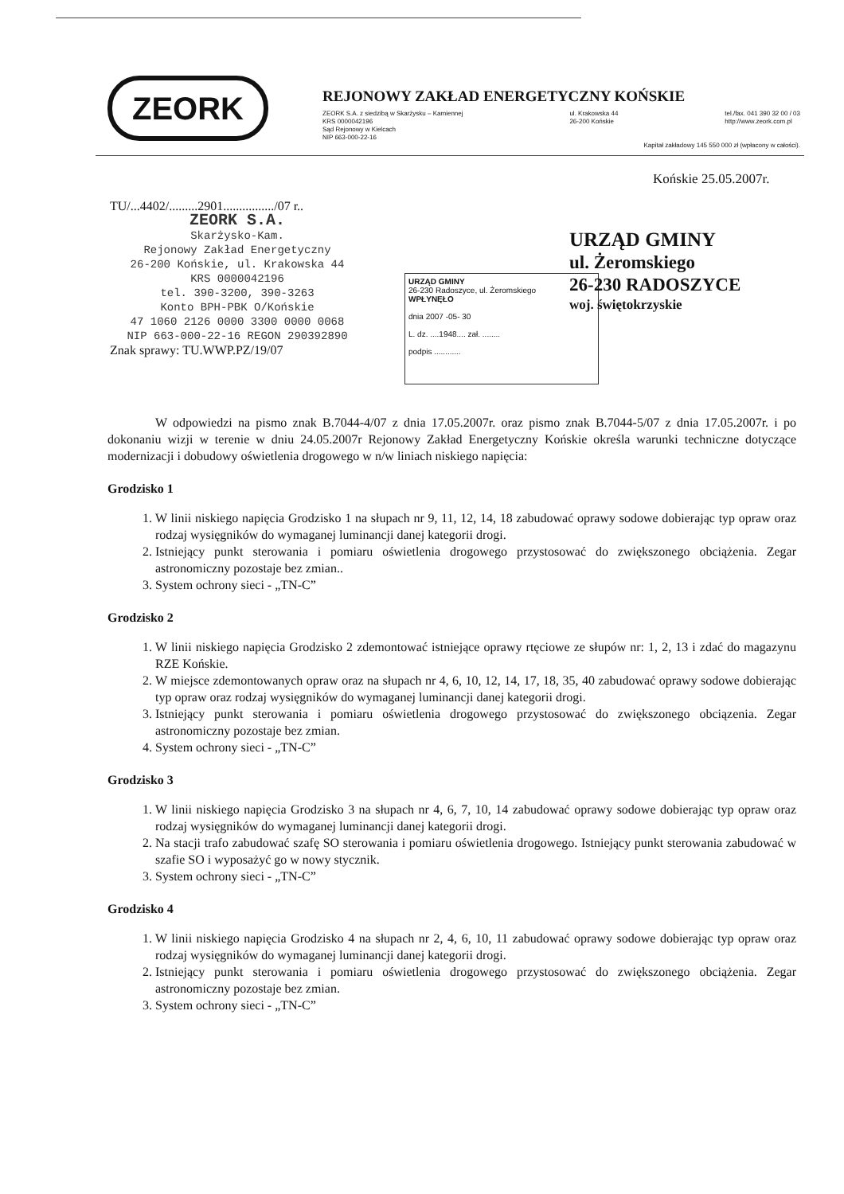ZEORK
REJONOWY ZAKŁAD ENERGETYCZNY KOŃSKIE
ZEORK S.A. z siedzibą w Skarżysku – Kamiennej
KRS 0000042196
Sąd Rejonowy w Kielcach
NIP 663-000-22-16
ul. Krakowska 44
26-200 Końskie
tel./fax. 041 390 32 00 / 03
http://www.zeork.com.pl
Kapitał zakładowy 145 550 000 zł (wpłacony w całości).
Końskie 25.05.2007r.
TU/...4402/.........2901................/07 r..
ZEORK S.A.
Skarżysko-Kam.
Rejonowy Zakład Energetyczny
26-200 Końskie, ul. Krakowska 44
KRS 0000042196
tel. 390-3200, 390-3263
Konto BPH-PBK O/Końskie
47 1060 2126 0000 3300 0000 0068
NIP 663-000-22-16 REGON 290392890
Znak sprawy: TU.WWP.PZ/19/07
URZĄD GMINY
26-230 Radoszyce, ul. Żeromskiego
WPŁYNĘŁO
dnia 2007 -05- 30
L. dz. ....1948.... zał. ........
podpis ............
URZĄD GMINY
ul. Żeromskiego
26-230 RADOSZYCE
woj. świętokrzyskie
W odpowiedzi na pismo znak B.7044-4/07 z dnia 17.05.2007r. oraz pismo znak B.7044-5/07 z dnia 17.05.2007r. i po dokonaniu wizji w terenie w dniu 24.05.2007r Rejonowy Zakład Energetyczny Końskie określa warunki techniczne dotyczące modernizacji i dobudowy oświetlenia drogowego w n/w liniach niskiego napięcia:
Grodzisko 1
1. W linii niskiego napięcia Grodzisko 1 na słupach nr 9, 11, 12, 14, 18 zabudować oprawy sodowe dobierając typ opraw oraz rodzaj wysięgników do wymaganej luminancji danej kategorii drogi.
2. Istniejący punkt sterowania i pomiaru oświetlenia drogowego przystosować do zwiększonego obciążenia. Zegar astronomiczny pozostaje bez zmian..
3. System ochrony sieci - „TN-C”
Grodzisko 2
1. W linii niskiego napięcia Grodzisko 2 zdemontować istniejące oprawy rtęciowe ze słupów nr: 1, 2, 13 i zdać do magazynu RZE Końskie.
2. W miejsce zdemontowanych opraw oraz na słupach nr 4, 6, 10, 12, 14, 17, 18, 35, 40 zabudować oprawy sodowe dobierając typ opraw oraz rodzaj wysięgników do wymaganej luminancji danej kategorii drogi.
3. Istniejący punkt sterowania i pomiaru oświetlenia drogowego przystosować do zwiększonego obciązenia. Zegar astronomiczny pozostaje bez zmian.
4. System ochrony sieci - „TN-C”
Grodzisko 3
1. W linii niskiego napięcia Grodzisko 3 na słupach nr 4, 6, 7, 10, 14 zabudować oprawy sodowe dobierając typ opraw oraz rodzaj wysięgników do wymaganej luminancji danej kategorii drogi.
2. Na stacji trafo zabudować szafę SO sterowania i pomiaru oświetlenia drogowego. Istniejący punkt sterowania zabudować w szafie SO i wyposażyć go w nowy stycznik.
3. System ochrony sieci - „TN-C”
Grodzisko 4
1. W linii niskiego napięcia Grodzisko 4 na słupach nr 2, 4, 6, 10, 11 zabudować oprawy sodowe dobierając typ opraw oraz rodzaj wysięgników do wymaganej luminancji danej kategorii drogi.
2. Istniejący punkt sterowania i pomiaru oświetlenia drogowego przystosować do zwiększonego obciążenia. Zegar astronomiczny pozostaje bez zmian.
3. System ochrony sieci - „TN-C”